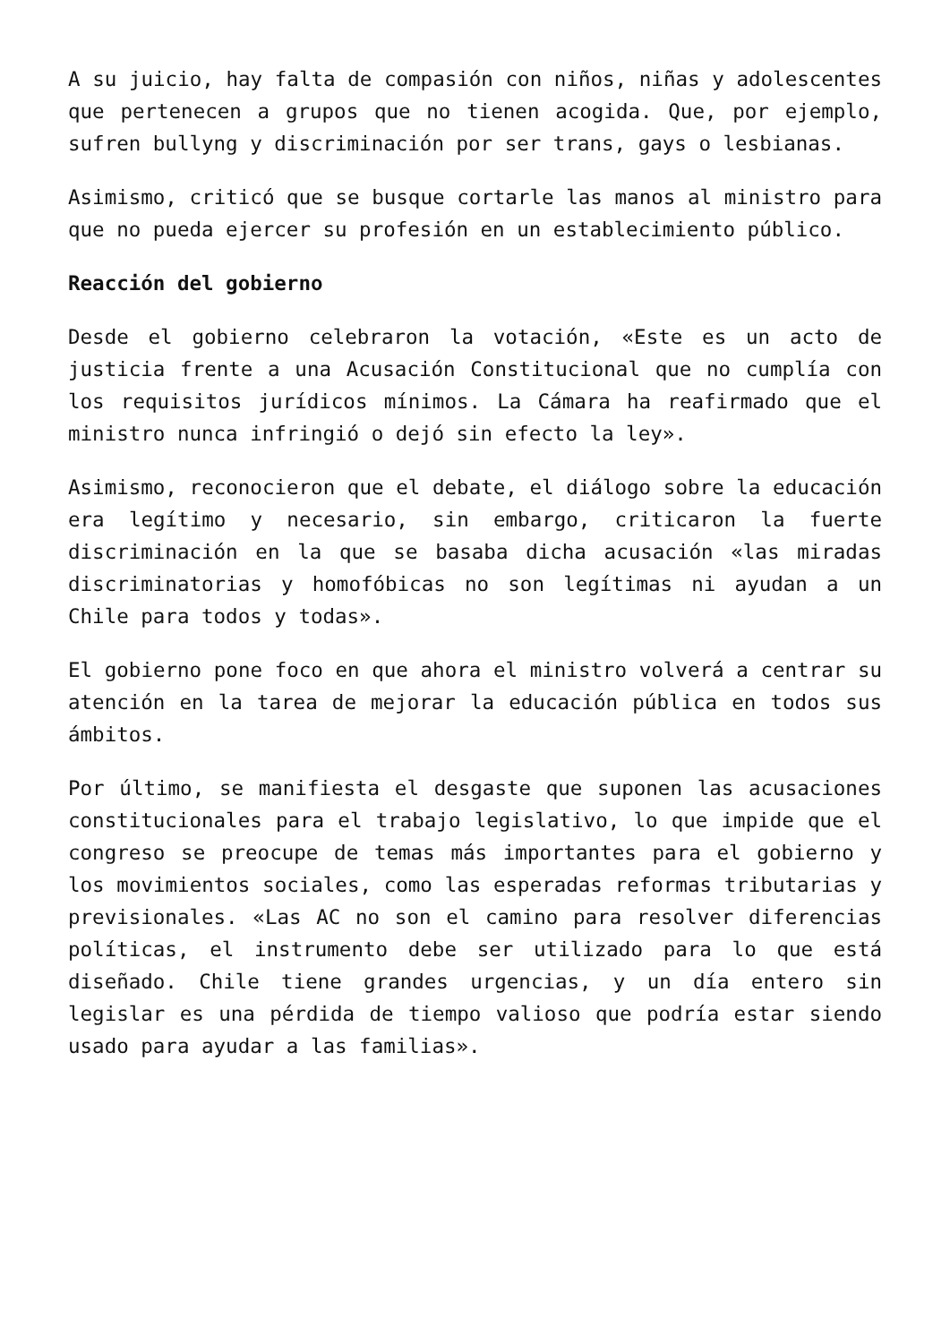A su juicio, hay falta de compasión con niños, niñas y adolescentes que pertenecen a grupos que no tienen acogida. Que, por ejemplo, sufren bullyng y discriminación por ser trans, gays o lesbianas.
Asimismo, criticó que se busque cortarle las manos al ministro para que no pueda ejercer su profesión en un establecimiento público.
Reacción del gobierno
Desde el gobierno celebraron la votación, «Este es un acto de justicia frente a una Acusación Constitucional que no cumplía con los requisitos jurídicos mínimos. La Cámara ha reafirmado que el ministro nunca infringió o dejó sin efecto la ley».
Asimismo, reconocieron que el debate, el diálogo sobre la educación era legítimo y necesario, sin embargo, criticaron la fuerte discriminación en la que se basaba dicha acusación «las miradas discriminatorias y homofóbicas no son legítimas ni ayudan a un Chile para todos y todas».
El gobierno pone foco en que ahora el ministro volverá a centrar su atención en la tarea de mejorar la educación pública en todos sus ámbitos.
Por último, se manifiesta el desgaste que suponen las acusaciones constitucionales para el trabajo legislativo, lo que impide que el congreso se preocupe de temas más importantes para el gobierno y los movimientos sociales, como las esperadas reformas tributarias y previsionales. «Las AC no son el camino para resolver diferencias políticas, el instrumento debe ser utilizado para lo que está diseñado. Chile tiene grandes urgencias, y un día entero sin legislar es una pérdida de tiempo valioso que podría estar siendo usado para ayudar a las familias».